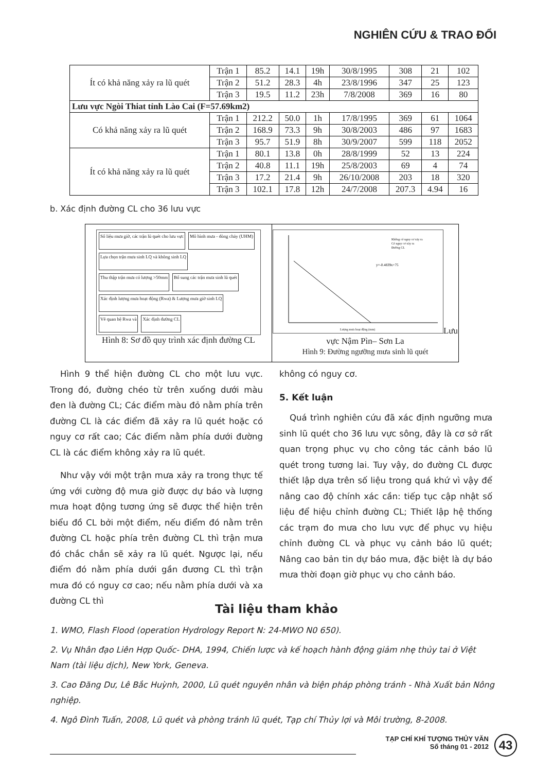NGHIÊN CỨU & TRAO ĐỔI
| Ít có khả năng xảy ra lũ quét | Trận 1 | 85.2 | 14.1 | 19h | 30/8/1995 | 308 | 21 | 102 |
| | Trận 2 | 51.2 | 28.3 | 4h | 23/8/1996 | 347 | 25 | 123 |
| | Trận 3 | 19.5 | 11.2 | 23h | 7/8/2008 | 369 | 16 | 80 |
| Lưu vực Ngòi Thiat tỉnh Lào Cai (F=57.69km2) | | | | | | | | |
| Có khả năng xảy ra lũ quét | Trận 1 | 212.2 | 50.0 | 1h | 17/8/1995 | 369 | 61 | 1064 |
| | Trận 2 | 168.9 | 73.3 | 9h | 30/8/2003 | 486 | 97 | 1683 |
| | Trận 3 | 95.7 | 51.9 | 8h | 30/9/2007 | 599 | 118 | 2052 |
| Ít có khả năng xảy ra lũ quét | Trận 1 | 80.1 | 13.8 | 0h | 28/8/1999 | 52 | 13 | 224 |
| | Trận 2 | 40.8 | 11.1 | 19h | 25/8/2003 | 69 | 4 | 74 |
| | Trận 3 | 17.2 | 21.4 | 9h | 26/10/2008 | 203 | 18 | 320 |
| | Trận 3 | 102.1 | 17.8 | 12h | 24/7/2008 | 207.3 | 4.94 | 16 |
b. Xác định đường CL cho 36 lưu vực
Số liệu mưa giờ, các trận lũ quét cho lưu vực Mô hình mưa - dòng chảy (UHM) Lựa chọn trận mưa sinh LQ và không sinh LQ Thu thập trận mưa có lượng >50mm Bổ sung các trận mưa sinh lũ quét Xác định lượng mưa hoạt động (Rwa) & Lượng mưa giờ sinh LQ Vẽ quan hệ Rwa và Xác định đường CL
Hình 8: Sơ đồ quy trình xác định đường CL
y=-0.4839x+75
Không có nguy cơ xảy ra
Có nguy cơ xảy ra
Đường CL
Lượng mưa hoạt động (mm)
Lưu vực Nậm Pìn– Sơn La
Hình 9: Đường ngưỡng mưa sinh lũ quét
Hình 9 thể hiện đường CL cho một lưu vực. Trong đó, đường chéo từ trên xuống dưới màu đen là đường CL; Các điểm màu đỏ nằm phía trên đường CL là các điểm đã xảy ra lũ quét hoặc có nguy cơ rất cao; Các điểm nằm phía dưới đường CL là các điểm không xảy ra lũ quét.
Như vậy với một trận mưa xảy ra trong thực tế ứng với cường độ mưa giờ được dự báo và lượng mưa hoạt động tương ứng sẽ được thể hiện trên biểu đồ CL bởi một điểm, nếu điểm đó nằm trên đường CL hoặc phía trên đường CL thì trận mưa đó chắc chắn sẽ xảy ra lũ quét. Ngược lại, nếu điểm đó nằm phía dưới gần đương CL thì trận mưa đó có nguy cơ cao; nếu nằm phía dưới và xa đường CL thì
không có nguy cơ.
5. Kết luận
Quá trình nghiên cứu đã xác định ngưỡng mưa sinh lũ quét cho 36 lưu vực sông, đây là cơ sở rất quan trọng phục vụ cho công tác cảnh báo lũ quét trong tương lai. Tuy vậy, do đường CL được thiết lập dựa trên số liệu trong quá khứ vì vậy để nâng cao độ chính xác cần: tiếp tục cập nhật số liệu để hiệu chỉnh đường CL; Thiết lập hệ thống các trạm đo mưa cho lưu vực để phục vụ hiệu chỉnh đường CL và phục vụ cảnh báo lũ quét; Nâng cao bản tin dự báo mưa, đặc biệt là dự báo mưa thời đoạn giờ phục vụ cho cảnh báo.
Tài liệu tham khảo
1. WMO, Flash Flood (operation Hydrology Report N: 24-MWO N0 650).
2. Vụ Nhân đạo Liên Hợp Quốc- DHA, 1994, Chiến lược và kế hoạch hành động giảm nhẹ thủy tai ở Việt Nam (tài liệu dịch), New York, Geneva.
3. Cao Đăng Dư, Lê Bắc Huỳnh, 2000, Lũ quét nguyên nhân và biện pháp phòng tránh - Nhà Xuất bản Nông nghiệp.
4. Ngô Đình Tuấn, 2008, Lũ quét và phòng tránh lũ quét, Tạp chí Thủy lợi và Môi trường, 8-2008.
TẠP CHÍ KHÍ TƯỢNG THỦY VĂN
Số tháng 01 - 2012
43